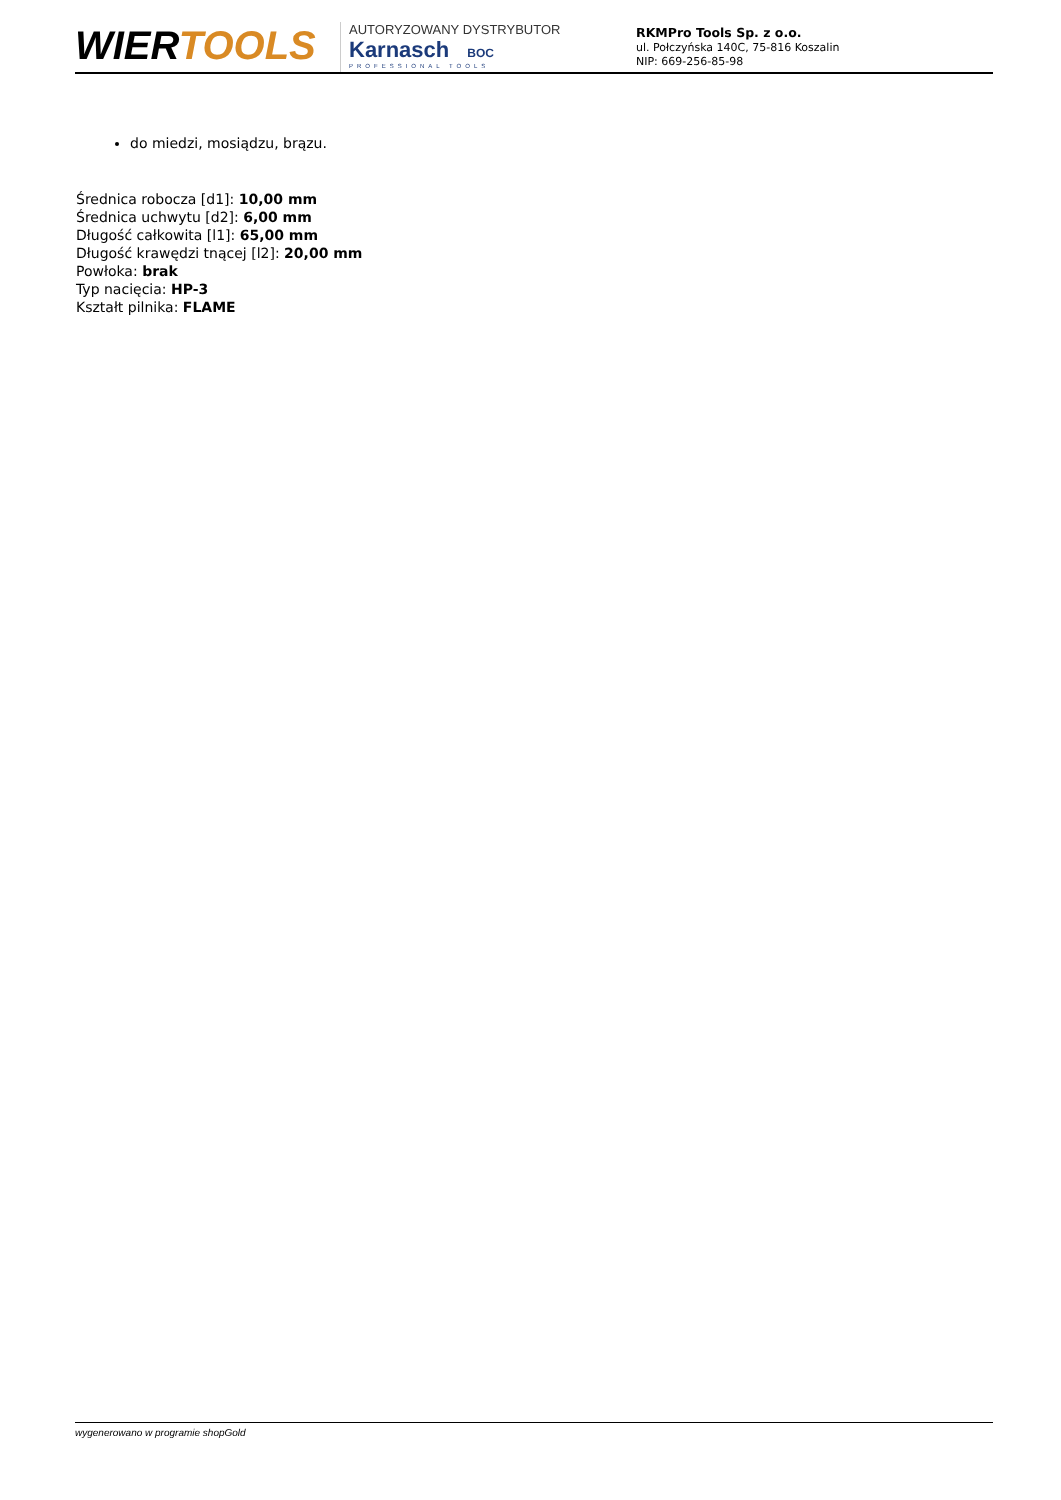WIERTOOLS
AUTORYZOWANY DYSTRYBUTOR
Karnasch BOC
PROFESSIONAL TOOLS
RKMPro Tools Sp. z o.o.
ul. Połczyńska 140C, 75-816 Koszalin
NIP: 669-256-85-98
do miedzi, mosiądzu, brązu.
Średnica robocza [d1]: 10,00 mm
Średnica uchwytu [d2]: 6,00 mm
Długość całkowita [l1]: 65,00 mm
Długość krawędzi tnącej [l2]: 20,00 mm
Powłoka: brak
Typ nacięcia: HP-3
Kształt pilnika: FLAME
wygenerowano w programie shopGold